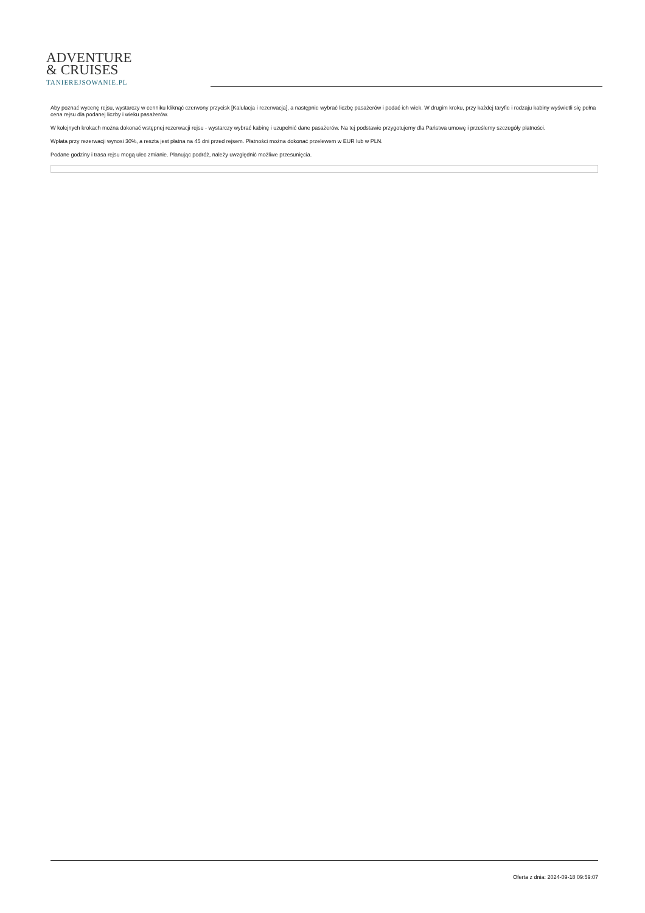ADVENTURE
& CRUISES
TANIEREJSOWANIE.PL
Aby poznać wycenę rejsu, wystarczy w cenniku kliknąć czerwony przycisk [Kalulacja i rezerwacja], a następnie wybrać liczbę pasażerów i podać ich wiek. W drugim kroku, przy każdej taryfie i rodzaju kabiny wyświetli się pełna cena rejsu dla podanej liczby i wieku pasażerów.
W kolejnych krokach można dokonać wstępnej rezerwacji rejsu - wystarczy wybrać kabinę i uzupełnić dane pasażerów. Na tej podstawie przygotujemy dla Państwa umowę i prześlemy szczegóły płatności.
Wpłata przy rezerwacji wynosi 30%, a reszta jest płatna na 45 dni przed rejsem. Płatności można dokonać przelewem w EUR lub w PLN.
Podane godziny i trasa rejsu mogą ulec zmianie. Planując podróż, należy uwzględnić możliwe przesunięcia.
Oferta z dnia: 2024-09-18 09:59:07